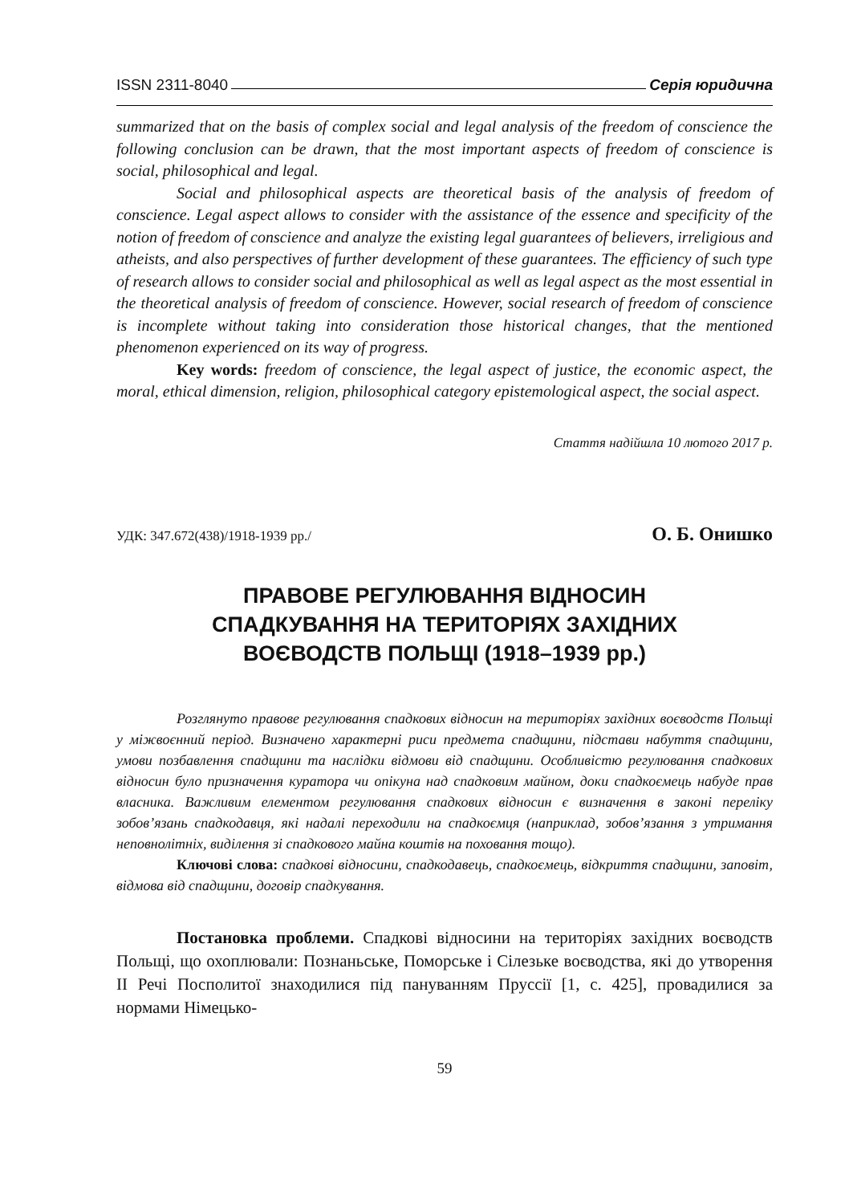ISSN 2311-8040 Серія юридична
summarized that on the basis of complex social and legal analysis of the freedom of conscience the following conclusion can be drawn, that the most important aspects of freedom of conscience is social, philosophical and legal.
Social and philosophical aspects are theoretical basis of the analysis of freedom of conscience. Legal aspect allows to consider with the assistance of the essence and specificity of the notion of freedom of conscience and analyze the existing legal guarantees of believers, irreligious and atheists, and also perspectives of further development of these guarantees. The efficiency of such type of research allows to consider social and philosophical as well as legal aspect as the most essential in the theoretical analysis of freedom of conscience. However, social research of freedom of conscience is incomplete without taking into consideration those historical changes, that the mentioned phenomenon experienced on its way of progress.
Key words: freedom of conscience, the legal aspect of justice, the economic aspect, the moral, ethical dimension, religion, philosophical category epistemological aspect, the social aspect.
Стаття надійшла 10 лютого 2017 р.
УДК: 347.672(438)/1918-1939 рр./ О. Б. Онишко
ПРАВОВЕ РЕГУЛЮВАННЯ ВІДНОСИН
СПАДКУВАННЯ НА ТЕРИТОРІЯХ ЗАХІДНИХ
ВОЄВОДСТВ ПОЛЬЩІ (1918–1939 рр.)
Розглянуто правове регулювання спадкових відносин на територіях західних воєводств Польщі у міжвоєнний період. Визначено характерні риси предмета спадщини, підстави набуття спадщини, умови позбавлення спадщини та наслідки відмови від спадщини. Особливістю регулювання спадкових відносин було призначення куратора чи опікуна над спадковим майном, доки спадкоємець набуде прав власника. Важливим елементом регулювання спадкових відносин є визначення в законі переліку зобов’язань спадкодавця, які надалі переходили на спадкоємця (наприклад, зобов’язання з утримання неповнолітніх, виділення зі спадкового майна коштів на поховання тощо).
Ключові слова: спадкові відносини, спадкодавець, спадкоємець, відкриття спадщини, заповіт, відмова від спадщини, договір спадкування.
Постановка проблеми. Спадкові відносини на територіях західних воєводств Польщі, що охоплювали: Познаньське, Поморське і Сілезьке воєводства, які до утворення ІІ Речі Посполитої знаходилися під пануванням Пруссії [1, с. 425], провадилися за нормами Німецько-
59